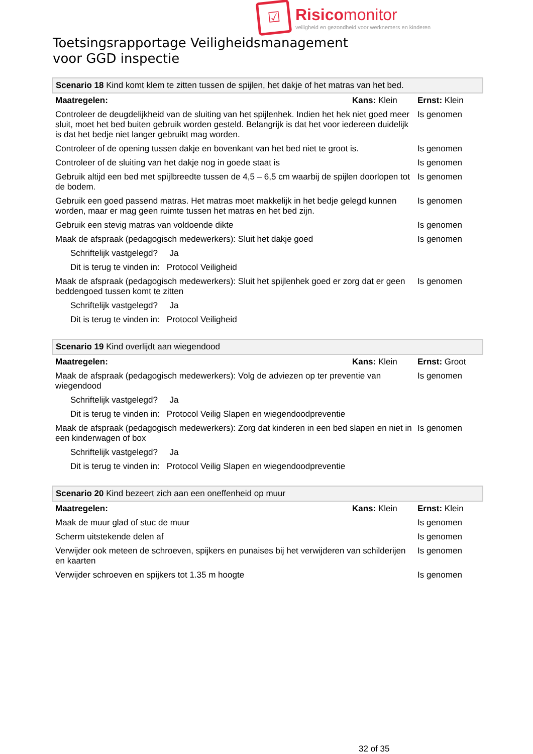☑
Risicomonitor
veiligheid en gezondheid voor werknemers en kinderen
Toetsingsrapportage Veiligheidsmanagement
voor GGD inspectie
| Scenario 18 Kind komt klem te zitten tussen de spijlen, het dakje of het matras van het bed. | | |
| Maatregelen: | Kans: Klein | Ernst: Klein |
| Controleer de deugdelijkheid van de sluiting van het spijlenhek. Indien het hek niet goed meer sluit, moet het bed buiten gebruik worden gesteld. Belangrijk is dat het voor iedereen duidelijk is dat het bedje niet langer gebruikt mag worden. | | Is genomen |
| Controleer of de opening tussen dakje en bovenkant van het bed niet te groot is. | | Is genomen |
| Controleer of de sluiting van het dakje nog in goede staat is | | Is genomen |
| Gebruik altijd een bed met spijlbreedte tussen de 4,5 – 6,5 cm waarbij de spijlen doorlopen tot de bodem. | | Is genomen |
| Gebruik een goed passend matras. Het matras moet makkelijk in het bedje gelegd kunnen worden, maar er mag geen ruimte tussen het matras en het bed zijn. | | Is genomen |
| Gebruik een stevig matras van voldoende dikte | | Is genomen |
| Maak de afspraak (pedagogisch medewerkers): Sluit het dakje goed | | Is genomen |
| Schriftelijk vastgelegd? Ja | | |
| Dit is terug te vinden in: Protocol Veiligheid | | |
| Maak de afspraak (pedagogisch medewerkers): Sluit het spijlenhek goed er zorg dat er geen beddengoed tussen komt te zitten | | Is genomen |
| Schriftelijk vastgelegd? Ja | | |
| Dit is terug te vinden in: Protocol Veiligheid | | |
| Scenario 19 Kind overlijdt aan wiegendood | | |
| Maatregelen: | Kans: Klein | Ernst: Groot |
| Maak de afspraak (pedagogisch medewerkers): Volg de adviezen op ter preventie van wiegendood | | Is genomen |
| Schriftelijk vastgelegd? Ja | | |
| Dit is terug te vinden in: Protocol Veilig Slapen en wiegendoodpreventie | | |
| Maak de afspraak (pedagogisch medewerkers): Zorg dat kinderen in een bed slapen en niet in een kinderwagen of box | | Is genomen |
| Schriftelijk vastgelegd? Ja | | |
| Dit is terug te vinden in: Protocol Veilig Slapen en wiegendoodpreventie | | |
| Scenario 20 Kind bezeert zich aan een oneffenheid op muur | | |
| Maatregelen: | Kans: Klein | Ernst: Klein |
| Maak de muur glad of stuc de muur | | Is genomen |
| Scherm uitstekende delen af | | Is genomen |
| Verwijder ook meteen de schroeven, spijkers en punaises bij het verwijderen van schilderijen en kaarten | | Is genomen |
| Verwijder schroeven en spijkers tot 1.35 m hoogte | | Is genomen |
32 of 35